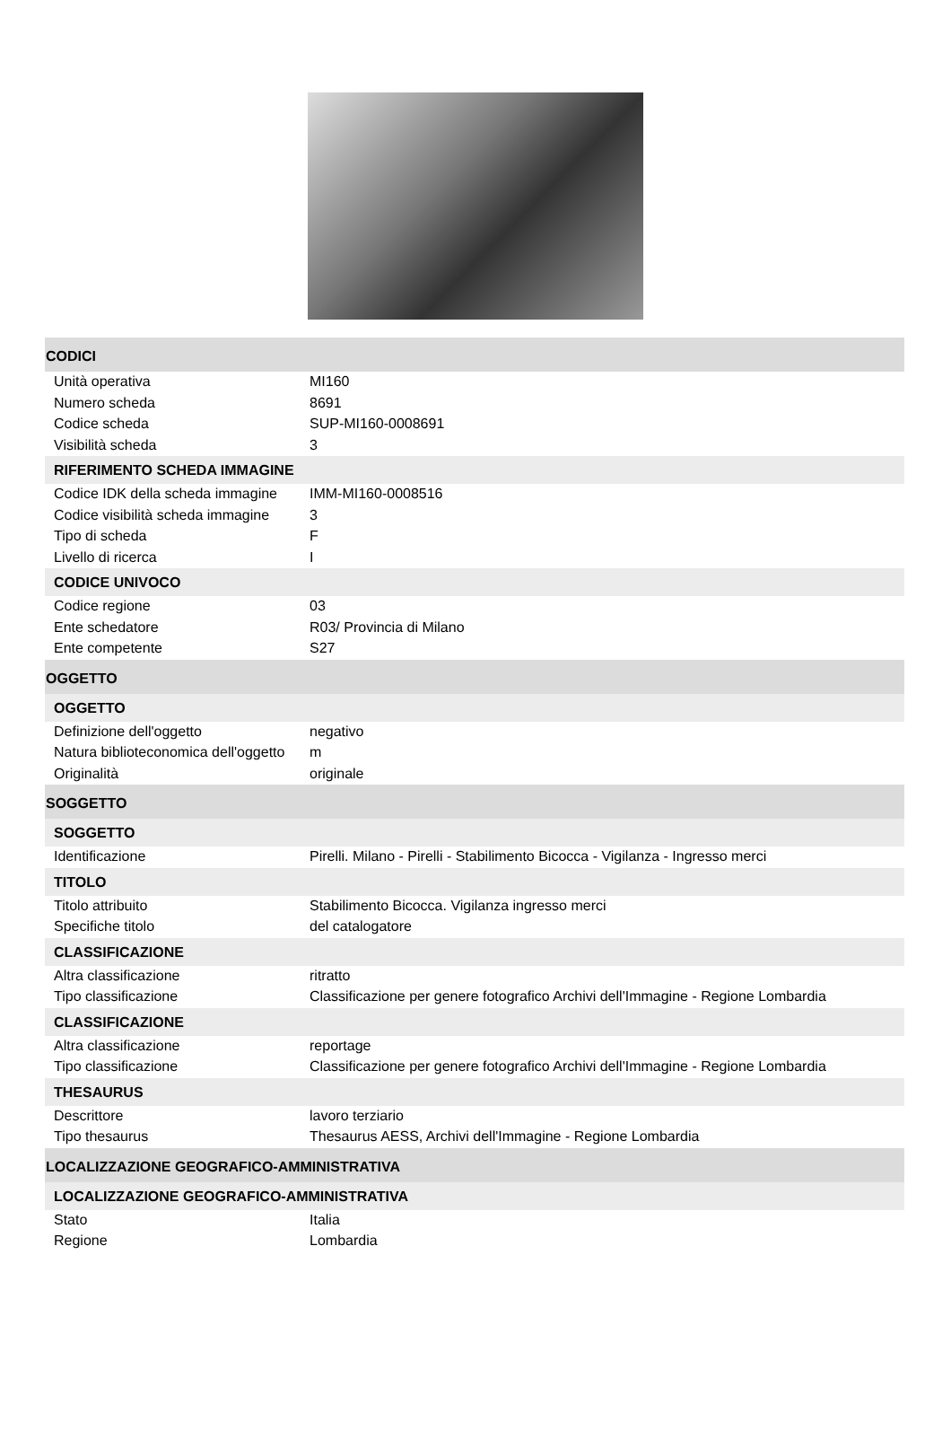CODICI
| Unità operativa | MI160 |
| Numero scheda | 8691 |
| Codice scheda | SUP-MI160-0008691 |
| Visibilità scheda | 3 |
RIFERIMENTO SCHEDA IMMAGINE
| Codice IDK della scheda immagine | IMM-MI160-0008516 |
| Codice visibilità scheda immagine | 3 |
| Tipo di scheda | F |
| Livello di ricerca | I |
CODICE UNIVOCO
| Codice regione | 03 |
| Ente schedatore | R03/ Provincia di Milano |
| Ente competente | S27 |
OGGETTO
OGGETTO
| Definizione dell'oggetto | negativo |
| Natura biblioteconomica dell'oggetto | m |
| Originalità | originale |
SOGGETTO
SOGGETTO
| Identificazione | Pirelli. Milano - Pirelli - Stabilimento Bicocca - Vigilanza - Ingresso merci |
TITOLO
| Titolo attribuito | Stabilimento Bicocca. Vigilanza ingresso merci |
| Specifiche titolo | del catalogatore |
CLASSIFICAZIONE
| Altra classificazione | ritratto |
| Tipo classificazione | Classificazione per genere fotografico Archivi dell'Immagine - Regione Lombardia |
CLASSIFICAZIONE
| Altra classificazione | reportage |
| Tipo classificazione | Classificazione per genere fotografico Archivi dell'Immagine - Regione Lombardia |
THESAURUS
| Descrittore | lavoro terziario |
| Tipo thesaurus | Thesaurus AESS, Archivi dell'Immagine - Regione Lombardia |
LOCALIZZAZIONE GEOGRAFICO-AMMINISTRATIVA
LOCALIZZAZIONE GEOGRAFICO-AMMINISTRATIVA
| Stato | Italia |
| Regione | Lombardia |